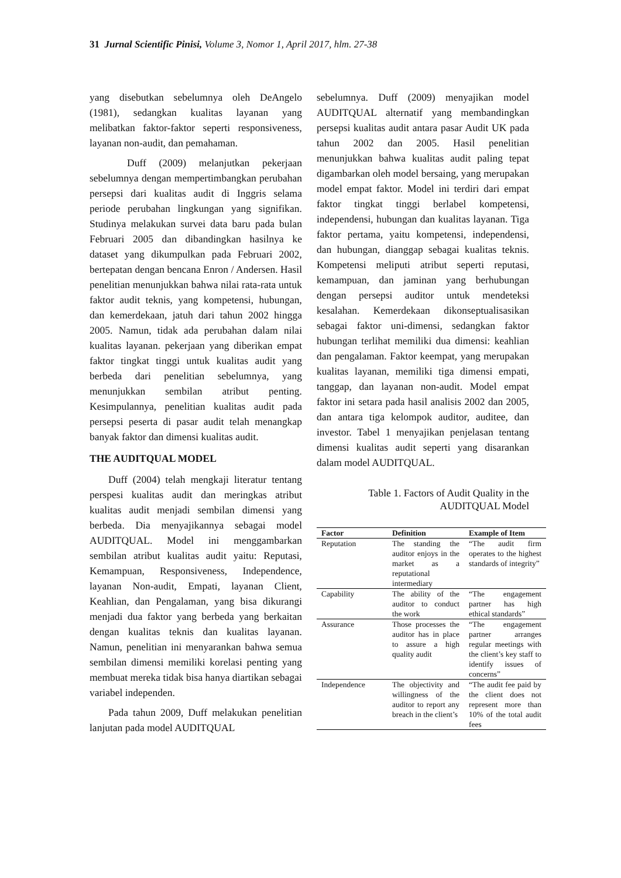31 Jurnal Scientific Pinisi, Volume 3, Nomor 1, April 2017, hlm. 27-38
yang disebutkan sebelumnya oleh DeAngelo (1981), sedangkan kualitas layanan yang melibatkan faktor-faktor seperti responsiveness, layanan non-audit, dan pemahaman.
Duff (2009) melanjutkan pekerjaan sebelumnya dengan mempertimbangkan perubahan persepsi dari kualitas audit di Inggris selama periode perubahan lingkungan yang signifikan. Studinya melakukan survei data baru pada bulan Februari 2005 dan dibandingkan hasilnya ke dataset yang dikumpulkan pada Februari 2002, bertepatan dengan bencana Enron / Andersen. Hasil penelitian menunjukkan bahwa nilai rata-rata untuk faktor audit teknis, yang kompetensi, hubungan, dan kemerdekaan, jatuh dari tahun 2002 hingga 2005. Namun, tidak ada perubahan dalam nilai kualitas layanan. pekerjaan yang diberikan empat faktor tingkat tinggi untuk kualitas audit yang berbeda dari penelitian sebelumnya, yang menunjukkan sembilan atribut penting. Kesimpulannya, penelitian kualitas audit pada persepsi peserta di pasar audit telah menangkap banyak faktor dan dimensi kualitas audit.
THE AUDITQUAL MODEL
Duff (2004) telah mengkaji literatur tentang perspesi kualitas audit dan meringkas atribut kualitas audit menjadi sembilan dimensi yang berbeda. Dia menyajikannya sebagai model AUDITQUAL. Model ini menggambarkan sembilan atribut kualitas audit yaitu: Reputasi, Kemampuan, Responsiveness, Independence, layanan Non-audit, Empati, layanan Client, Keahlian, dan Pengalaman, yang bisa dikurangi menjadi dua faktor yang berbeda yang berkaitan dengan kualitas teknis dan kualitas layanan. Namun, penelitian ini menyarankan bahwa semua sembilan dimensi memiliki korelasi penting yang membuat mereka tidak bisa hanya diartikan sebagai variabel independen.
Pada tahun 2009, Duff melakukan penelitian lanjutan pada model AUDITQUAL
sebelumnya. Duff (2009) menyajikan model AUDITQUAL alternatif yang membandingkan persepsi kualitas audit antara pasar Audit UK pada tahun 2002 dan 2005. Hasil penelitian menunjukkan bahwa kualitas audit paling tepat digambarkan oleh model bersaing, yang merupakan model empat faktor. Model ini terdiri dari empat faktor tingkat tinggi berlabel kompetensi, independensi, hubungan dan kualitas layanan. Tiga faktor pertama, yaitu kompetensi, independensi, dan hubungan, dianggap sebagai kualitas teknis. Kompetensi meliputi atribut seperti reputasi, kemampuan, dan jaminan yang berhubungan dengan persepsi auditor untuk mendeteksi kesalahan. Kemerdekaan dikonseptualisasikan sebagai faktor uni-dimensi, sedangkan faktor hubungan terlihat memiliki dua dimensi: keahlian dan pengalaman. Faktor keempat, yang merupakan kualitas layanan, memiliki tiga dimensi empati, tanggap, dan layanan non-audit. Model empat faktor ini setara pada hasil analisis 2002 dan 2005, dan antara tiga kelompok auditor, auditee, dan investor. Tabel 1 menyajikan penjelasan tentang dimensi kualitas audit seperti yang disarankan dalam model AUDITQUAL.
Table 1. Factors of Audit Quality in the AUDITQUAL Model
| Factor | Definition | Example of Item |
| --- | --- | --- |
| Reputation | The standing the auditor enjoys in the market as a reputational intermediary | “The audit firm operates to the highest standards of integrity” |
| Capability | The ability of the auditor to conduct the work | “The engagement partner has high ethical standards” |
| Assurance | Those processes the auditor has in place to assure a high quality audit | “The engagement partner arranges regular meetings with the client’s key staff to identify issues of concerns” |
| Independence | The objectivity and willingness of the auditor to report any breach in the client’s | “The audit fee paid by the client does not represent more than 10% of the total audit fees |